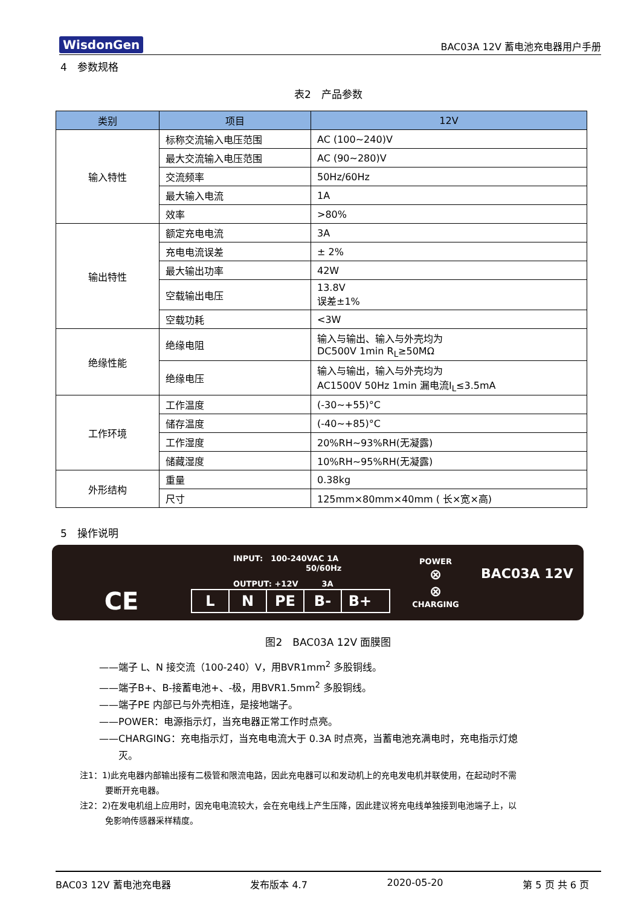WisdonGen BAC03A 12V 蓄电池充电器用户手册
4　参数规格
表2　产品参数
| 类别 | 项目 | 12V |
| --- | --- | --- |
| 输入特性 | 标称交流输入电压范围 | AC (100~240)V |
| | 最大交流输入电压范围 | AC (90~280)V |
| | 交流频率 | 50Hz/60Hz |
| | 最大输入电流 | 1A |
| | 效率 | >80% |
| 输出特性 | 额定充电电流 | 3A |
| | 充电电流误差 | ± 2% |
| | 最大输出功率 | 42W |
| | 空载输出电压 | 13.8V 误差±1% |
| | 空载功耗 | <3W |
| 绝缘性能 | 绝缘电阻 | 输入与输出、输入与外壳均为 DC500V 1min R<sub>L</sub>≥50MΩ |
| | 绝缘电压 | 输入与输出，输入与外壳均为 AC1500V 50Hz 1min 漏电流I<sub>L</sub>≤3.5mA |
| 工作环境 | 工作温度 | (-30~+55)°C |
| | 储存温度 | (-40~+85)°C |
| | 工作湿度 | 20%RH~93%RH(无凝露) |
| | 储藏湿度 | 10%RH~95%RH(无凝露) |
| 外形结构 | 重量 | 0.38kg |
| | 尺寸 | 125mm×80mm×40mm ( 长×宽×高) |
5　操作说明
CE
INPUT:　100-240VAC 1A
50/60Hz
OUTPUT: +12V　　　3A
L N PE B- B+
POWER
⊗
⊗
CHARGING
BAC03A 12V
图2　BAC03A 12V 面膜图
——端子 L、N 接交流（100-240）V，用BVR1mm<sup>2</sup> 多股铜线。
——端子B+、B-接蓄电池+、-极，用BVR1.5mm<sup>2</sup> 多股铜线。
——端子PE 内部已与外壳相连，是接地端子。
——POWER：电源指示灯，当充电器正常工作时点亮。
——CHARGING：充电指示灯，当充电电流大于 0.3A 时点亮，当蓄电池充满电时，充电指示灯熄
　　灭。
注1：1)此充电器内部输出接有二极管和限流电路，因此充电器可以和发动机上的充电发电机并联使用，在起动时不需
　　　要断开充电器。
注2：2)在发电机组上应用时，因充电电流较大，会在充电线上产生压降，因此建议将充电线单独接到电池端子上，以
　　　免影响传感器采样精度。
BAC03 12V 蓄电池充电器 发布版本 4.7 2020-05-20 第 5 页 共 6 页